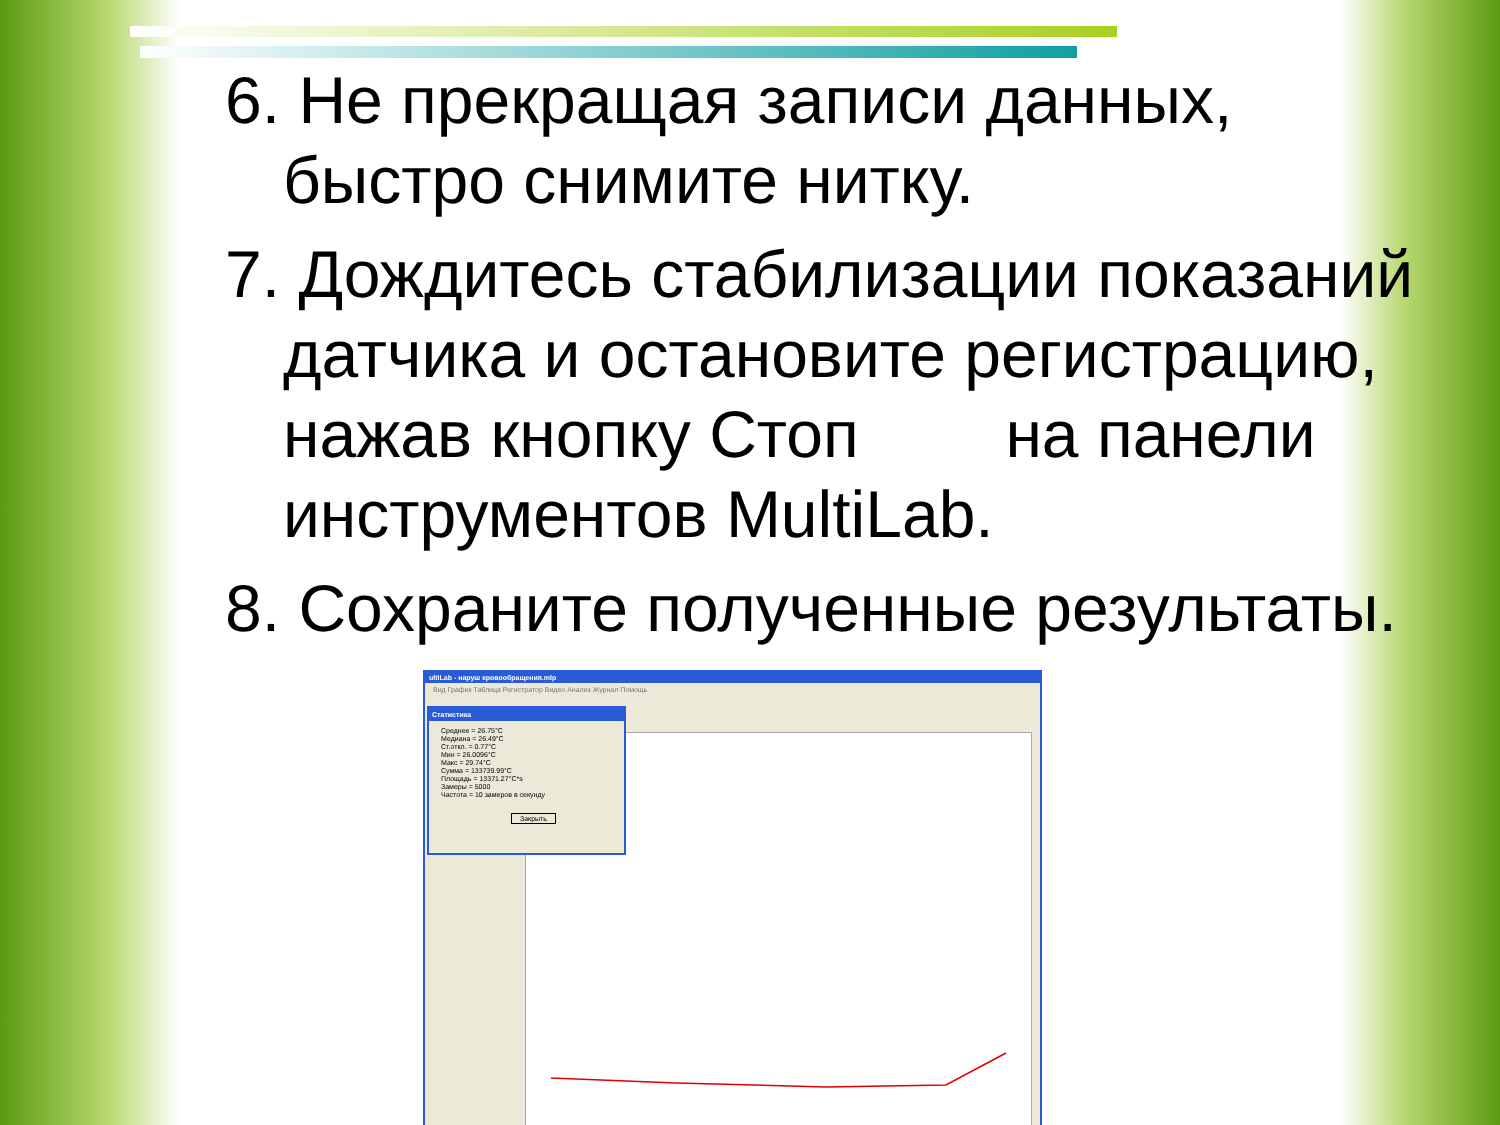6. Не прекращая записи данных, быстро снимите нитку.
7. Дождитесь стабилизации показаний датчика и остановите регистрацию, нажав кнопку Стоп на панели инструментов MultiLab.
8. Сохраните полученные результаты.
ultiLab - наруш кровообращения.mlp
Вид График Таблица Регистратор Видео Анализ Журнал Помощь
Статистика
Среднее = 26.75°C
Медиана = 26.49°C
Ст.откл. = 0.77°C
Мин = 26.0096°C
Макс = 29.74°C
Сумма = 133739.99°C
Площадь = 13371.27°C*s
Замеры = 5000
Частота = 10 замеров в секунду
Закрыть